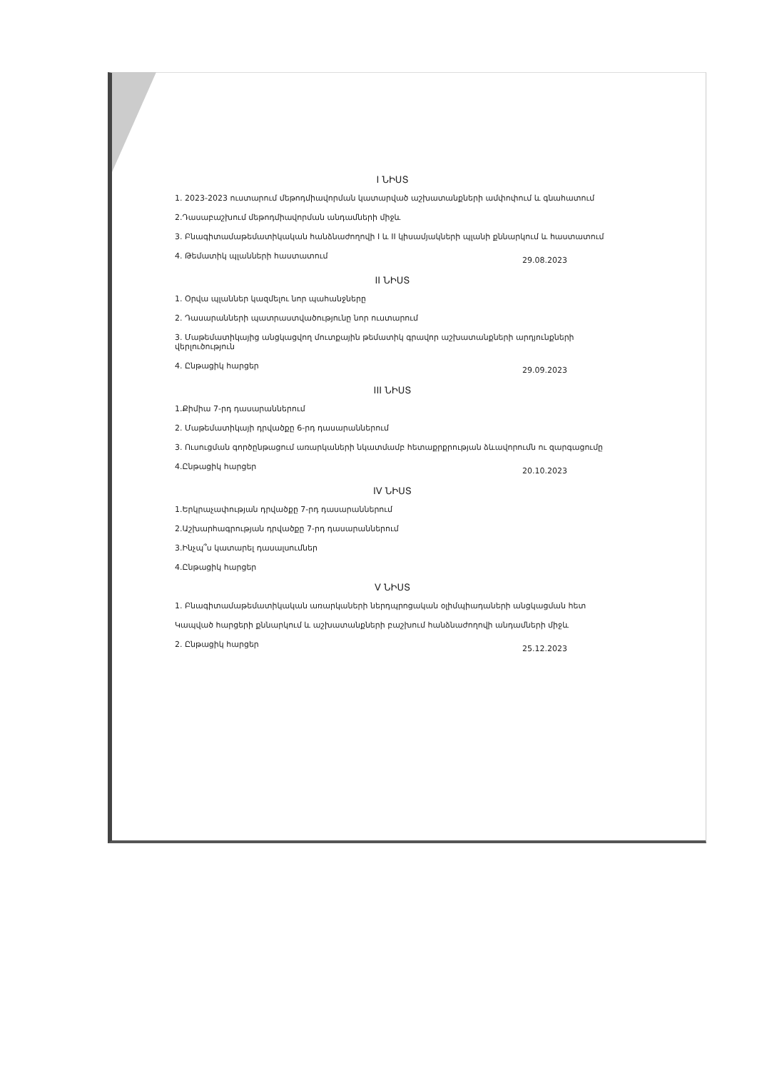I ՆԻՍՏ
1. 2023-2023 ուստարում մեթոդմիավորման կատարված աշխատանքների ամփոփում և գնահատում
2.Դասաբաշխում մեթոդմիավորման անդամների միջև
3. Բնագիտամաթեմատիկական հանձնաժողովի I և II կիսամյակների պլանի քննարկում և հաստատում
4. Թեմատիկ պլանների հաստատում 29.08.2023
II ՆԻՍՏ
1. Օրվա պլաններ կազմելու նոր պահանջները
2. Դասարանների պատրաստվածությունը նոր ուստարում
3. Մաթեմատիկայից անցկացվող մուտքային թեմատիկ գրավոր աշխատանքների արդյունքների վերլուծություն
4. Ընթացիկ հարցեր 29.09.2023
III ՆԻՍՏ
1.Քիմիա 7-րդ դասարաններում
2. Մաթեմատիկայի դրվածքը 6-րդ դասարաններում
3. Ուսուցման գործընթացում առարկաների նկատմամբ հետաքրքրության ձևավորումն ու զարգացումը
4.Ընթացիկ հարցեր 20.10.2023
IV ՆԻՍՏ
1.Երկրաչափության դրվածքը 7-րդ դասարաններում
2.Աշխարհագրության դրվածքը 7-րդ դասարաններում
3.Ինչպ՞ս կատարել դասալսումներ
4.Ընթացիկ հարցեր
V ՆԻՍՏ
1. Բնագիտամաթեմատիկական առարկաների ներդպրոցական օլիմպիադաների անցկացման հետ
Կապված հարցերի քննարկում և աշխատանքների բաշխում հանձնաժողովի անդամների միջև
2. Ընթացիկ հարցեր 25.12.2023